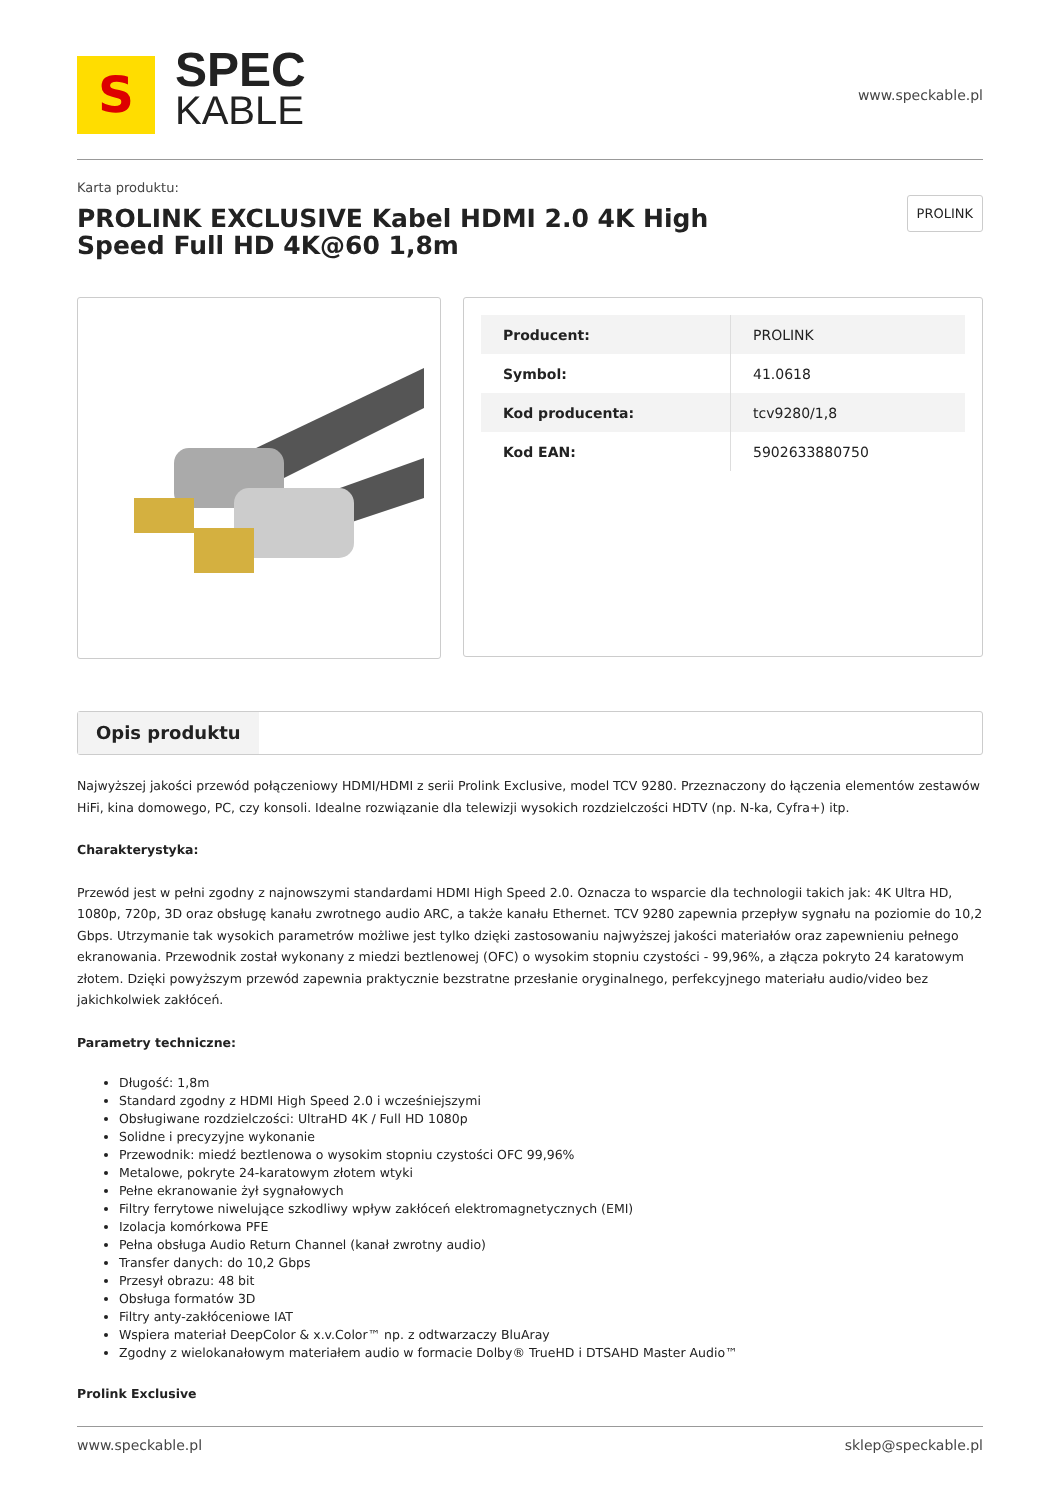S
SPEC
KABLE
www.speckable.pl
Karta produktu:
PROLINK EXCLUSIVE Kabel HDMI 2.0 4K High Speed Full HD 4K@60 1,8m
PROLINK
| Producent: | PROLINK |
| Symbol: | 41.0618 |
| Kod producenta: | tcv9280/1,8 |
| Kod EAN: | 5902633880750 |
Opis produktu
Najwyższej jakości przewód połączeniowy HDMI/HDMI z serii Prolink Exclusive, model TCV 9280. Przeznaczony do łączenia elementów zestawów HiFi, kina domowego, PC, czy konsoli. Idealne rozwiązanie dla telewizji wysokich rozdzielczości HDTV (np. N-ka, Cyfra+) itp.
Charakterystyka:
Przewód jest w pełni zgodny z najnowszymi standardami HDMI High Speed 2.0. Oznacza to wsparcie dla technologii takich jak: 4K Ultra HD, 1080p, 720p, 3D oraz obsługę kanału zwrotnego audio ARC, a także kanału Ethernet. TCV 9280 zapewnia przepływ sygnału na poziomie do 10,2 Gbps. Utrzymanie tak wysokich parametrów możliwe jest tylko dzięki zastosowaniu najwyższej jakości materiałów oraz zapewnieniu pełnego ekranowania. Przewodnik został wykonany z miedzi beztlenowej (OFC) o wysokim stopniu czystości - 99,96%, a złącza pokryto 24 karatowym złotem. Dzięki powyższym przewód zapewnia praktycznie bezstratne przesłanie oryginalnego, perfekcyjnego materiału audio/video bez jakichkolwiek zakłóceń.
Parametry techniczne:
Długość: 1,8m
Standard zgodny z HDMI High Speed 2.0 i wcześniejszymi
Obsługiwane rozdzielczości: UltraHD 4K / Full HD 1080p
Solidne i precyzyjne wykonanie
Przewodnik: miedź beztlenowa o wysokim stopniu czystości OFC 99,96%
Metalowe, pokryte 24-karatowym złotem wtyki
Pełne ekranowanie żył sygnałowych
Filtry ferrytowe niwelujące szkodliwy wpływ zakłóceń elektromagnetycznych (EMI)
Izolacja komórkowa PFE
Pełna obsługa Audio Return Channel (kanał zwrotny audio)
Transfer danych: do 10,2 Gbps
Przesył obrazu: 48 bit
Obsługa formatów 3D
Filtry anty-zakłóceniowe IAT
Wspiera materiał DeepColor & x.v.Color™ np. z odtwarzaczy BluAray
Zgodny z wielokanałowym materiałem audio w formacie Dolby® TrueHD i DTSAHD Master Audio™
Prolink Exclusive
www.speckable.pl sklep@speckable.pl